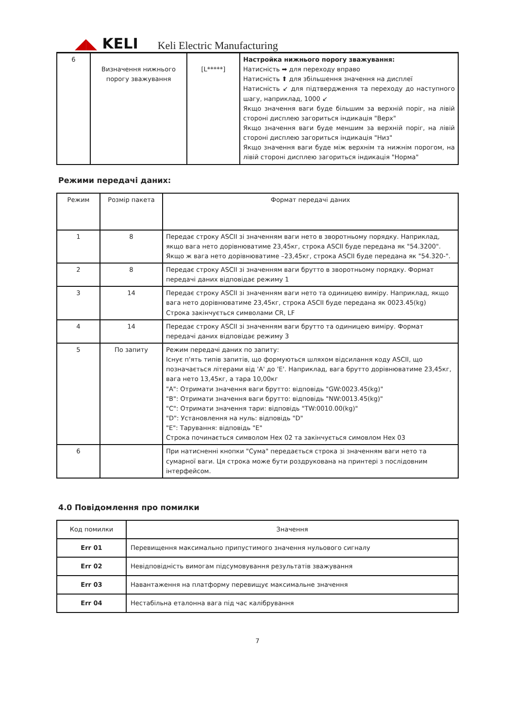◢◣ KELI
Keli Electric Manufacturing
| 6 | Визначення нижнього порогу зважування | [L*****] | Настройка нижнього порогу зважування: Натисність ➡ для переходу вправо Натисність ⬆ для збільшення значення на дисплеї Натисність ↙ для підтвердження та переходу до наступного шагу, наприклад, 1000 ↙ Якщо значення ваги буде більшим за верхній поріг, на лівій стороні дисплею загориться індикація "Верх" Якщо значення ваги буде меншим за верхній поріг, на лівій стороні дисплею загориться індикація "Низ" Якщо значення ваги буде між верхнім та нижнім порогом, на лівій стороні дисплею загориться індикація "Норма" |
Режими передачі даних:
| Режим | Розмір пакета | Формат передачі даних |
| --- | --- | --- |
| 1 | 8 | Передає строку ASCII зі значенням ваги нето в зворотньому порядку. Наприклад, якщо вага нето дорівнюватиме 23,45кг, строка ASCII буде передана як "54.3200". Якщо ж вага нето дорівнюватиме –23,45кг, строка ASCII буде передана як "54.320-". |
| 2 | 8 | Передає строку ASCII зі значенням ваги брутто в зворотньому порядку. Формат передачі даних відповідає режиму 1 |
| 3 | 14 | Передає строку ASCII зі значенням ваги нето та одиницею виміру. Наприклад, якщо вага нето дорівнюватиме 23,45кг, строка ASCII буде передана як 0023.45(kg) Строка закінчується символами CR, LF |
| 4 | 14 | Передає строку ASCII зі значенням ваги брутто та одиницею виміру. Формат передачі даних відповідає режиму 3 |
| 5 | По запиту | Режим передачі даних по запиту: Існує п'ять типів запитів, що формуються шляхом відсилання коду ASCII, що позначається літерами від 'A' до 'E'. Наприклад, вага брутто дорівнюватиме 23,45кг, вага нето 13,45кг, а тара 10,00кг "A": Отримати значення ваги брутто: відповідь "GW:0023.45(kg)" "B": Отримати значення ваги брутто: відповідь "NW:0013.45(kg)" "C": Отримати значення тари: відповідь "TW:0010.00(kg)" "D": Установлення на нуль: відповідь "D" "E": Тарування: відповідь "E" Строка починається символом Hex 02 та закінчується симовлом Hex 03 |
| 6 | | При натисненні кнопки "Сума" передається строка зі значенням ваги нето та сумарної ваги. Ця строка може бути роздрукована на принтері з послідовним інтерфейсом. |
4.0 Повідомлення про помилки
| Код помилки | Значення |
| --- | --- |
| Err 01 | Перевищення максимально припустимого значення нульового сигналу |
| Err 02 | Невідповідність вимогам підсумовування результатів зважування |
| Err 03 | Навантаження на платформу перевищує максимальне значення |
| Err 04 | Нестабільна еталонна вага під час калібрування |
7